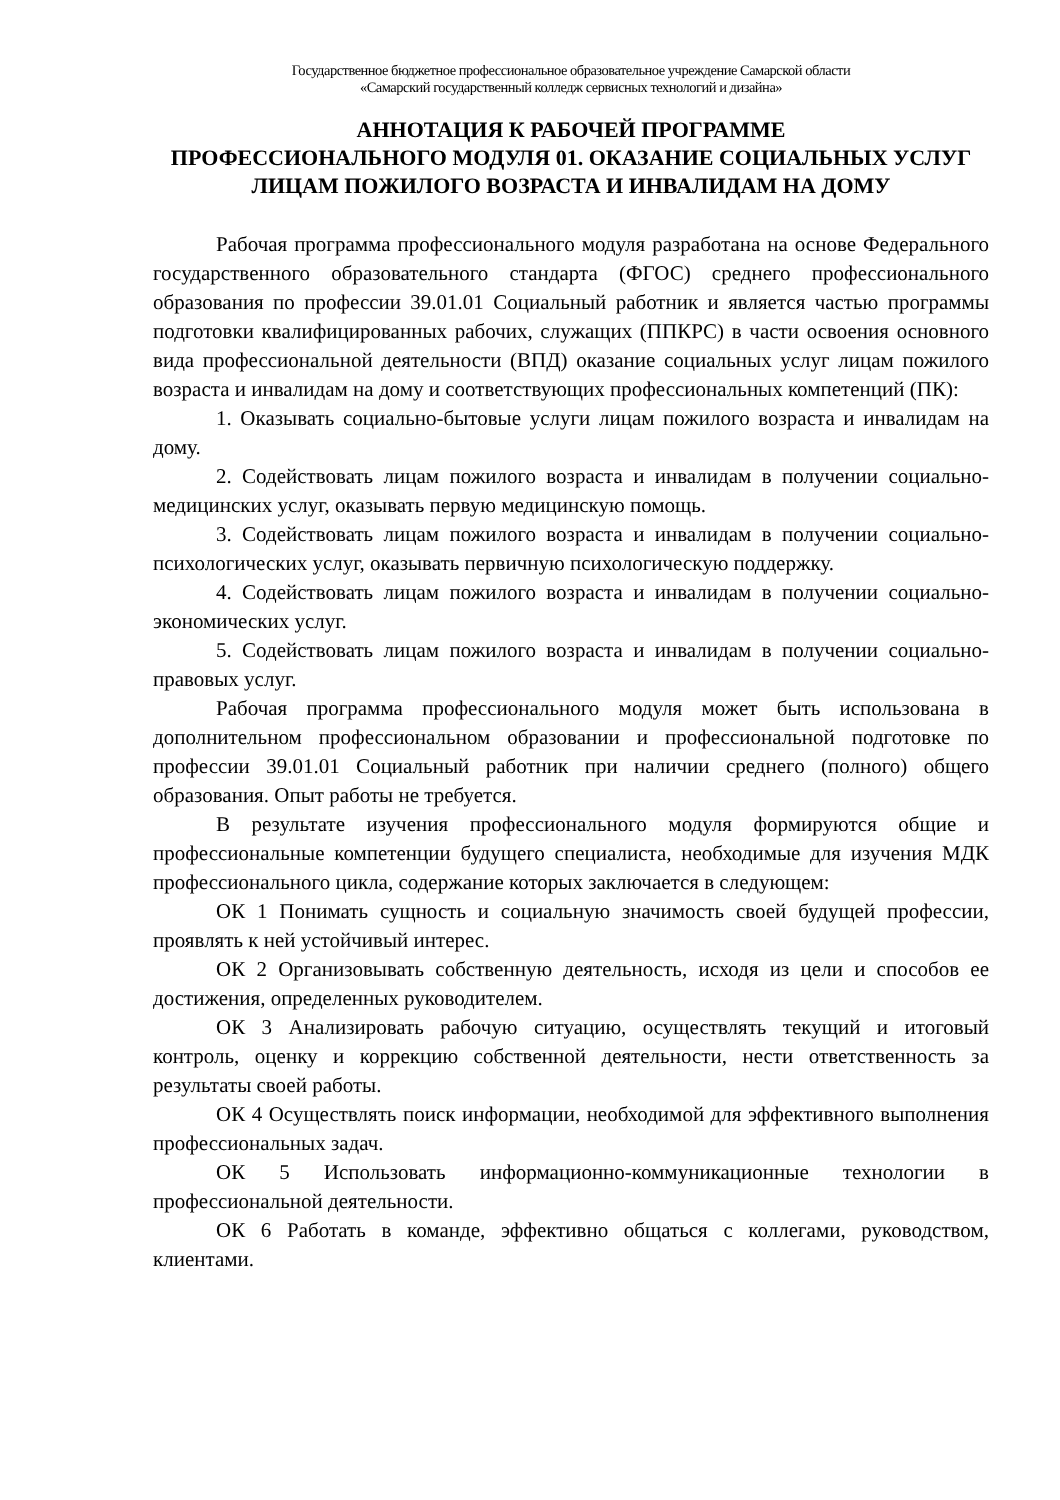Государственное бюджетное профессиональное образовательное учреждение Самарской области
«Самарский государственный колледж сервисных технологий и дизайна»
АННОТАЦИЯ К РАБОЧЕЙ ПРОГРАММЕ
ПРОФЕССИОНАЛЬНОГО МОДУЛЯ 01. ОКАЗАНИЕ СОЦИАЛЬНЫХ УСЛУГ ЛИЦАМ ПОЖИЛОГО ВОЗРАСТА И ИНВАЛИДАМ НА ДОМУ
Рабочая программа профессионального модуля разработана на основе Федерального государственного образовательного стандарта (ФГОС) среднего профессионального образования по профессии 39.01.01 Социальный работник и является частью программы подготовки квалифицированных рабочих, служащих (ППКРС) в части освоения основного вида профессиональной деятельности (ВПД) оказание социальных услуг лицам пожилого возраста и инвалидам на дому и соответствующих профессиональных компетенций (ПК):
1. Оказывать социально-бытовые услуги лицам пожилого возраста и инвалидам на дому.
2. Содействовать лицам пожилого возраста и инвалидам в получении социально-медицинских услуг, оказывать первую медицинскую помощь.
3. Содействовать лицам пожилого возраста и инвалидам в получении социально-психологических услуг, оказывать первичную психологическую поддержку.
4. Содействовать лицам пожилого возраста и инвалидам в получении социально-экономических услуг.
5. Содействовать лицам пожилого возраста и инвалидам в получении социально-правовых услуг.
Рабочая программа профессионального модуля может быть использована в дополнительном профессиональном образовании и профессиональной подготовке по профессии 39.01.01 Социальный работник при наличии среднего (полного) общего образования. Опыт работы не требуется.
В результате изучения профессионального модуля формируются общие и профессиональные компетенции будущего специалиста, необходимые для изучения МДК профессионального цикла, содержание которых заключается в следующем:
ОК 1 Понимать сущность и социальную значимость своей будущей профессии, проявлять к ней устойчивый интерес.
ОК 2 Организовывать собственную деятельность, исходя из цели и способов ее достижения, определенных руководителем.
ОК 3 Анализировать рабочую ситуацию, осуществлять текущий и итоговый контроль, оценку и коррекцию собственной деятельности, нести ответственность за результаты своей работы.
ОК 4 Осуществлять поиск информации, необходимой для эффективного выполнения профессиональных задач.
ОК 5 Использовать информационно-коммуникационные технологии в профессиональной деятельности.
ОК 6 Работать в команде, эффективно общаться с коллегами, руководством, клиентами.